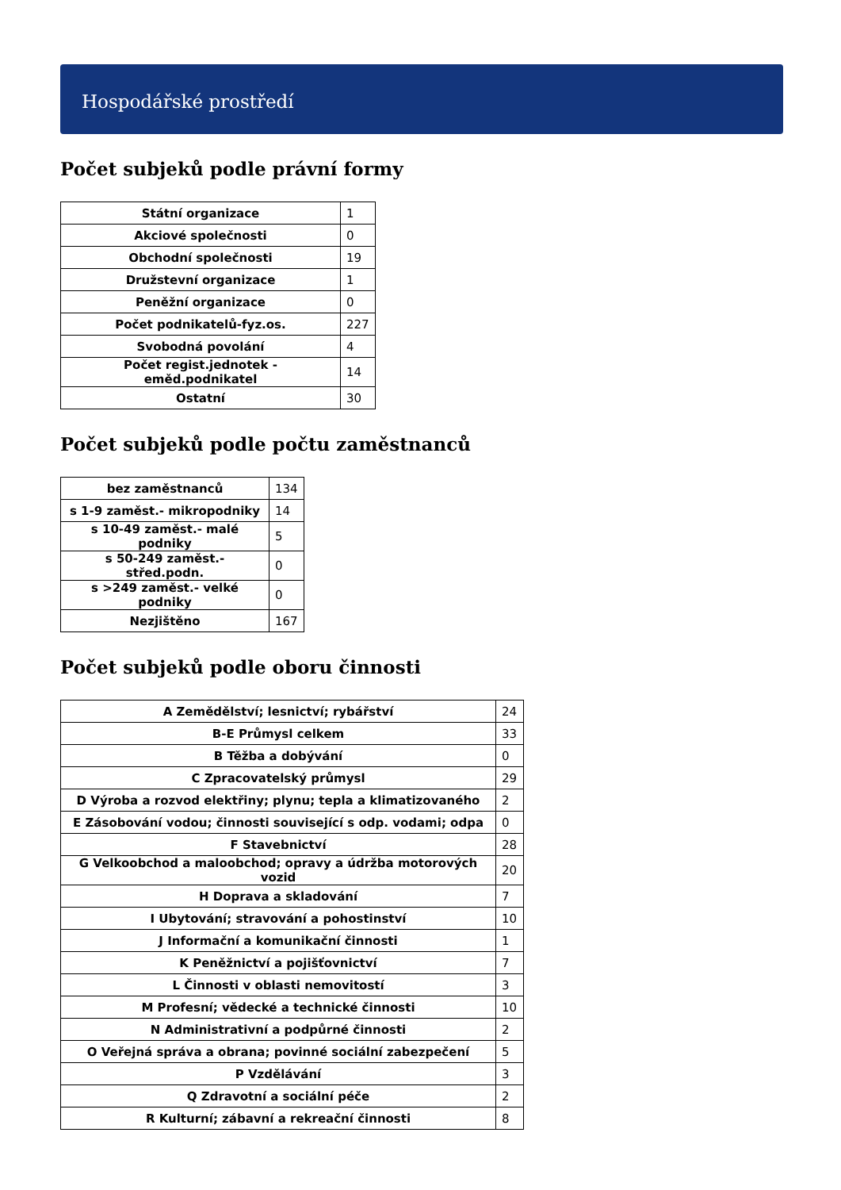Hospodářské prostředí
Počet subjeků podle právní formy
| Státní organizace | 1 |
| Akciové společnosti | 0 |
| Obchodní společnosti | 19 |
| Družstevní organizace | 1 |
| Peněžní organizace | 0 |
| Počet podnikatelů-fyz.os. | 227 |
| Svobodná povolání | 4 |
| Počet regist.jednotek - eměd.podnikatel | 14 |
| Ostatní | 30 |
Počet subjeků podle počtu zaměstnanců
| bez zaměstnanců | 134 |
| s 1-9 zaměst.- mikropodniky | 14 |
| s 10-49 zaměst.- malé podniky | 5 |
| s 50-249 zaměst.- střed.podn. | 0 |
| s >249 zaměst.- velké podniky | 0 |
| Nezjištěno | 167 |
Počet subjeků podle oboru činnosti
| A Zemědělství; lesnictví; rybářství | 24 |
| B-E Průmysl celkem | 33 |
| B Těžba a dobývání | 0 |
| C Zpracovatelský průmysl | 29 |
| D Výroba a rozvod elektřiny; plynu; tepla a klimatizovaného | 2 |
| E Zásobování vodou; činnosti související s odp. vodami; odpa | 0 |
| F Stavebnictví | 28 |
| G Velkoobchod a maloobchod; opravy a údržba motorových vozid | 20 |
| H Doprava a skladování | 7 |
| I Ubytování; stravování a pohostinství | 10 |
| J Informační a komunikační činnosti | 1 |
| K Peněžnictví a pojišťovnictví | 7 |
| L Činnosti v oblasti nemovitostí | 3 |
| M Profesní; vědecké a technické činnosti | 10 |
| N Administrativní a podpůrné činnosti | 2 |
| O Veřejná správa a obrana; povinné sociální zabezpečení | 5 |
| P Vzdělávání | 3 |
| Q Zdravotní a sociální péče | 2 |
| R Kulturní; zábavní a rekreační činnosti | 8 |